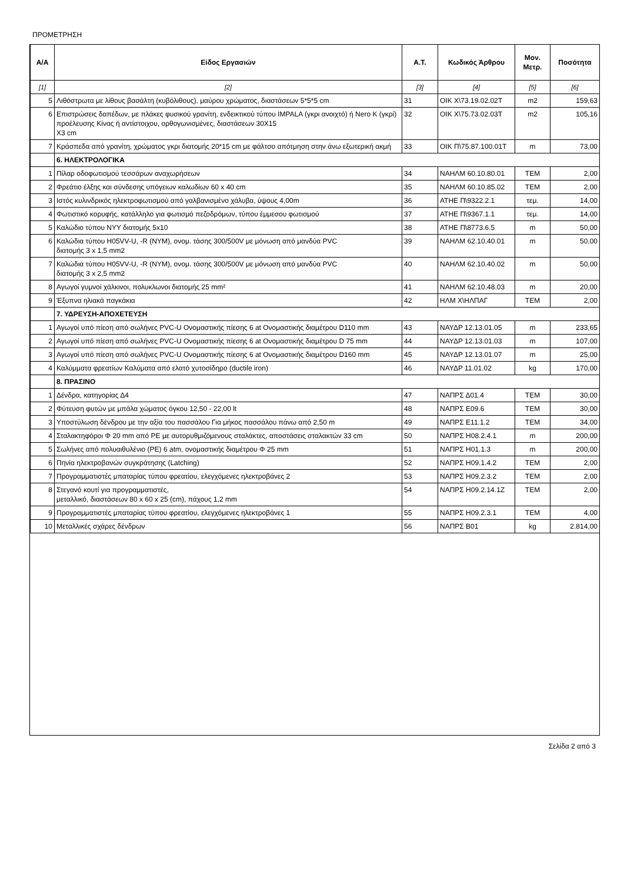ΠΡΟΜΕΤΡΗΣΗ
| Α/Α | Είδος Εργασιών | Α.Τ. | Κωδικός Άρθρου | Μον. Μετρ. | Ποσότητα |
| --- | --- | --- | --- | --- | --- |
| [1] | [2] | [3] | [4] | [5] | [6] |
| 5 | Λιθόστρωτα με λίθους βασάλτη (κυβόλιθους), μαύρου χρώματος, διαστάσεων 5*5*5 cm | 31 | ΟΙΚ Χ\73.19.02.02Τ | m2 | 159,63 |
| 6 | Επιστρώσεις δαπέδων, με πλάκες φυσικού γρανίτη, ενδεικτικού τύπου IMPALA (γκρι ανοιχτό) ή Nero K (γκρί) προέλευσης Κίνας ή αντίστοιχου, ορθογωνισμένες, διαστάσεων 30Χ15 Χ3 cm | 32 | ΟΙΚ Χ\75.73.02.03Τ | m2 | 105,16 |
| 7 | Κράσπεδα από γρανίτη, χρώματος γκρι διατομής 20*15 cm με φάλτσο απότμηση στην άνω εξωτερική ακμή | 33 | ΟΙΚ Π\75.87.100.01Τ | m | 73,00 |
| | 6. ΗΛΕΚΤΡΟΛΟΓΙΚΑ | | | | |
| 1 | Πίλαρ οδοφωτισμού τεσσάρων αναχωρήσεων | 34 | ΝΑΗΛΜ 60.10.80.01 | ΤΕΜ | 2,00 |
| 2 | Φρεάτιο έλξης και σύνδεσης υπόγειων καλωδίων 60 x 40 cm | 35 | ΝΑΗΛΜ 60.10.85.02 | ΤΕΜ | 2,00 |
| 3 | Ιστός κυλινδρικός ηλεκτροφωτισμού από γαλβανισμένο χάλυβα, ύψους 4,00m | 36 | ΑΤΗΕ Π\9322.2.1 | τεμ. | 14,00 |
| 4 | Φωτιστικό κορυφής, κατάλληλο για φωτισμό πεζοδρόμων, τύπου έμμεσου φωτισμού | 37 | ΑΤΗΕ Π\9367.1.1 | τεμ. | 14,00 |
| 5 | Καλώδιο τύπου NYY διατομής 5x10 | 38 | ΑΤΗΕ Π\8773.6.5 | m | 50,00 |
| 6 | Καλώδια τύπου H05VV-U, -R (NYM), ονομ. τάσης 300/500V με μόνωση από μανδύα PVC διατομής 3 x 1,5 mm2 | 39 | ΝΑΗΛΜ 62.10.40.01 | m | 50,00 |
| 7 | Καλώδια τύπου H05VV-U, -R (NYM), ονομ. τάσης 300/500V με μόνωση από μανδύα PVC διατομής 3 x 2,5 mm2 | 40 | ΝΑΗΛΜ 62.10.40.02 | m | 50,00 |
| 8 | Αγωγοί γυμνοί χάλκινοι, πολυκλωνοι διατομής 25 mm² | 41 | ΝΑΗΛΜ 62.10.48.03 | m | 20,00 |
| 9 | Έξυπνα ηλιακά παγκάκια | 42 | ΗΛΜ Χ\ΗΛΠΑΓ | ΤΕΜ | 2,00 |
| | 7. ΥΔΡΕΥΣΗ-ΑΠΟΧΕΤΕΥΣΗ | | | | |
| 1 | Αγωγοί υπό πίεση από σωλήνες PVC-U Ονομαστικής πίεσης 6 at Ονομαστικής διαμέτρου D110 mm | 43 | ΝΑΥΔΡ 12.13.01.05 | m | 233,65 |
| 2 | Αγωγοί υπό πίεση από σωλήνες PVC-U Ονομαστικής πίεσης 6 at Ονομαστικής διαμέτρου D 75 mm | 44 | ΝΑΥΔΡ 12.13.01.03 | m | 107,00 |
| 3 | Αγωγοί υπό πίεση από σωλήνες PVC-U Ονομαστικής πίεσης 6 at Ονομαστικής διαμέτρου D160 mm | 45 | ΝΑΥΔΡ 12.13.01.07 | m | 25,00 |
| 4 | Καλύμματα φρεατίων Καλύματα από ελατό χυτοσίδηρο (ductile iron) | 46 | ΝΑΥΔΡ 11.01.02 | kg | 170,00 |
| | 8. ΠΡΑΣΙΝΟ | | | | |
| 1 | Δένδρα, κατηγορίας Δ4 | 47 | ΝΑΠΡΣ Δ01.4 | ΤΕΜ | 30,00 |
| 2 | Φύτευση φυτών με μπάλα χώματος όγκου 12,50 - 22,00 lt | 48 | ΝΑΠΡΣ Ε09.6 | ΤΕΜ | 30,00 |
| 3 | Υποστύλωση δένδρου με την αξία του πασσάλου Για μήκος πασσάλου πάνω από 2,50 m | 49 | ΝΑΠΡΣ Ε11.1.2 | ΤΕΜ | 34,00 |
| 4 | Σταλακτηφόροι Φ 20 mm από PE με αυτορυθμιζόμενους σταλάκτες, αποστάσεις σταλακτών 33 cm | 50 | ΝΑΠΡΣ Η08.2.4.1 | m | 200,00 |
| 5 | Σωλήνες από πολυαιθυλένιο (PE) 6 atm, ονομαστικής διαμέτρου Φ 25 mm | 51 | ΝΑΠΡΣ Η01.1.3 | m | 200,00 |
| 6 | Πηνία ηλεκτροβανών συγκράτησης (Latching) | 52 | ΝΑΠΡΣ Η09.1.4.2 | ΤΕΜ | 2,00 |
| 7 | Προγραμματιστές μπαταρίας τύπου φρεατίου, ελεγχόμενες ηλεκτροβάνες 2 | 53 | ΝΑΠΡΣ Η09.2.3.2 | ΤΕΜ | 2,00 |
| 8 | Στεγανό κουτί για προγραμματιστές, μεταλλικό, διαστάσεων 80 x 60 x 25 (cm), πάχους 1,2 mm | 54 | ΝΑΠΡΣ Η09.2.14.1Ζ | ΤΕΜ | 2,00 |
| 9 | Προγραμματιστές μπαταρίας τύπου φρεατίου, ελεγχόμενες ηλεκτροβάνες 1 | 55 | ΝΑΠΡΣ Η09.2.3.1 | ΤΕΜ | 4,00 |
| 10 | Μεταλλικές σχάρες δένδρων | 56 | ΝΑΠΡΣ Β01 | kg | 2.814,00 |
Σελίδα 2 από 3